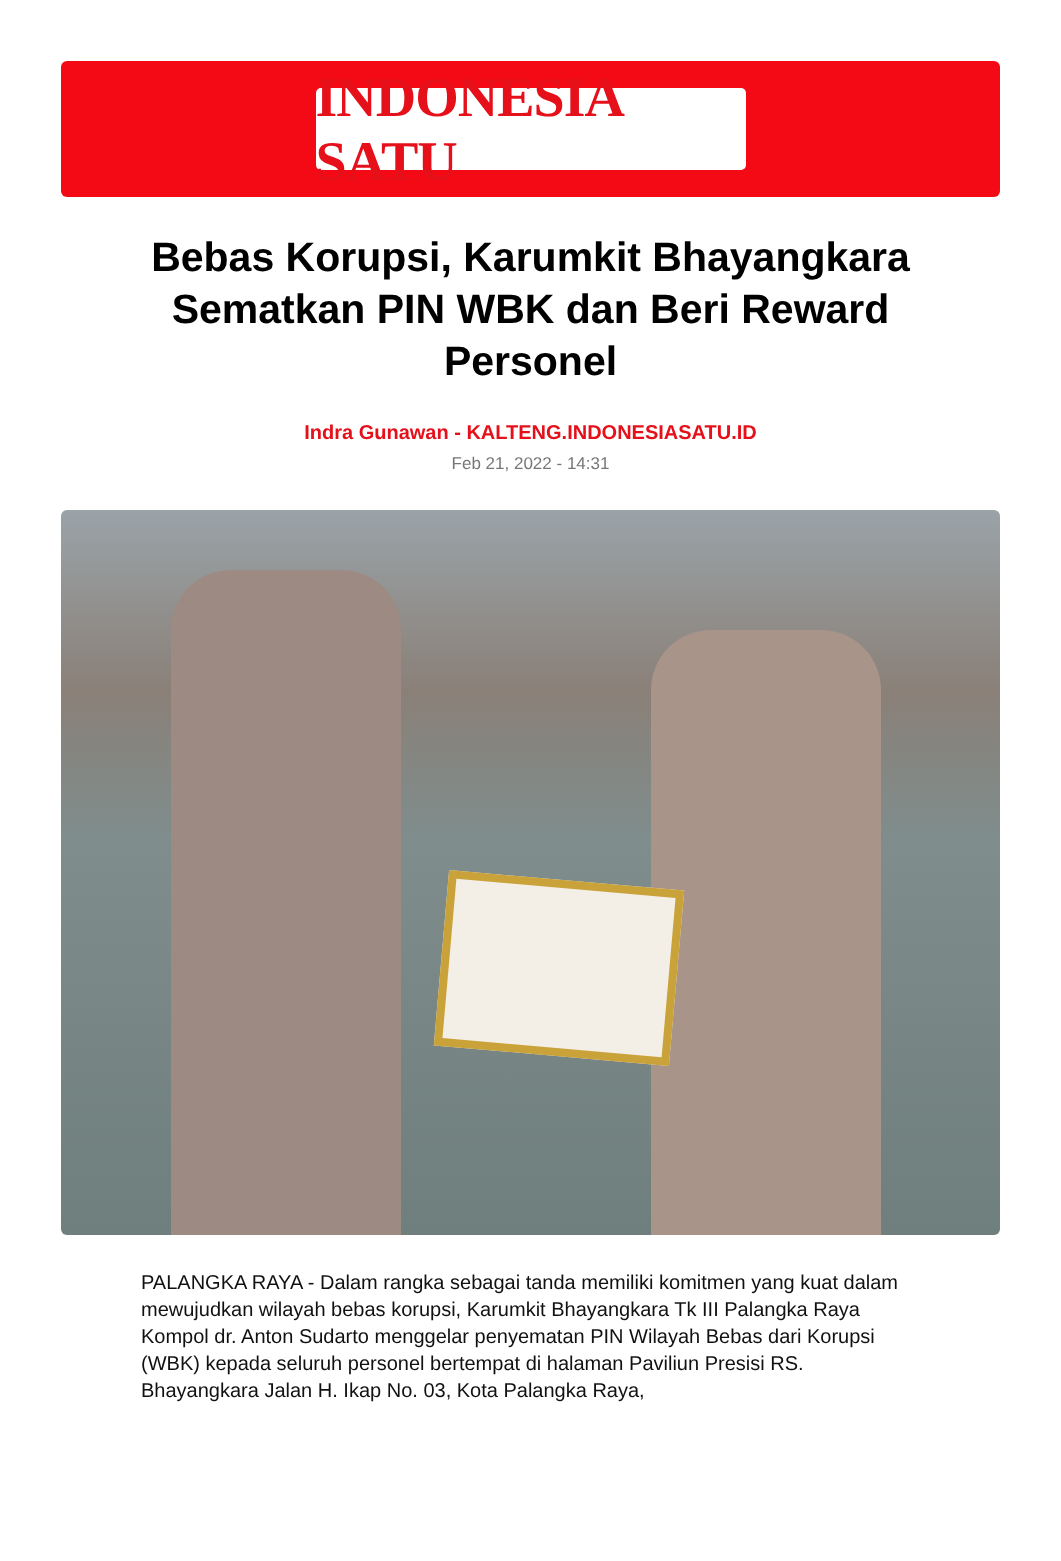INDONESIA SATU
Bebas Korupsi, Karumkit Bhayangkara Sematkan PIN WBK dan Beri Reward Personel
Indra Gunawan - KALTENG.INDONESIASATU.ID
Feb 21, 2022 - 14:31
PALANGKA RAYA - Dalam rangka sebagai tanda memiliki komitmen yang kuat dalam mewujudkan wilayah bebas korupsi, Karumkit Bhayangkara Tk III Palangka Raya Kompol dr. Anton Sudarto menggelar penyematan PIN Wilayah Bebas dari Korupsi (WBK) kepada seluruh personel bertempat di halaman Paviliun Presisi RS. Bhayangkara Jalan H. Ikap No. 03, Kota Palangka Raya,